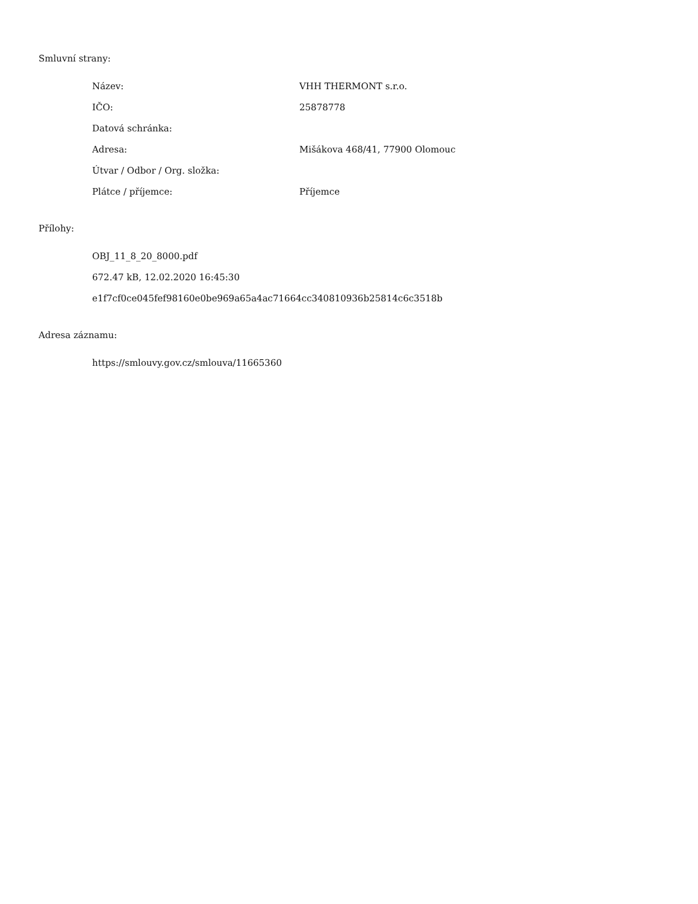Smluvní strany:
| Název: | VHH THERMONT s.r.o. |
| IČO: | 25878778 |
| Datová schránka: | |
| Adresa: | Mišákova 468/41, 77900 Olomouc |
| Útvar / Odbor / Org. složka: | |
| Plátce / příjemce: | Příjemce |
Přílohy:
OBJ_11_8_20_8000.pdf
672.47 kB, 12.02.2020 16:45:30
e1f7cf0ce045fef98160e0be969a65a4ac71664cc340810936b25814c6c3518b
Adresa záznamu:
https://smlouvy.gov.cz/smlouva/11665360